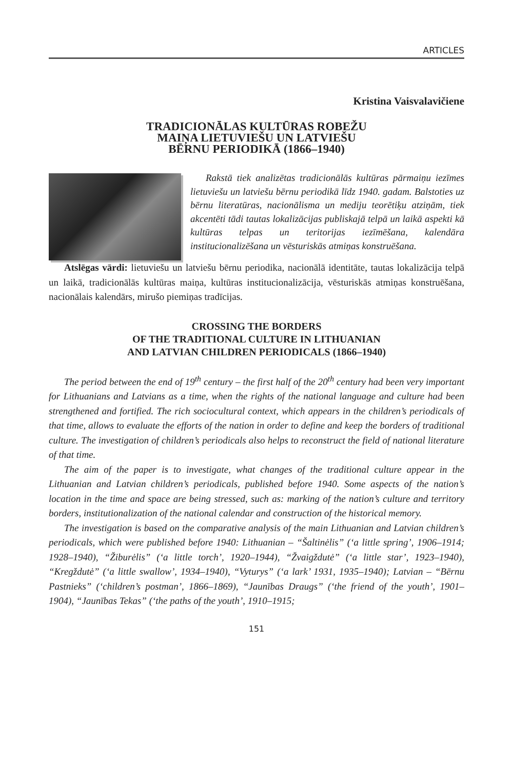ARTICLES
Kristina Vaisvalavičiene
TRADICIONĀLAS KULTŪRAS ROBEŽU
MAIŅA LIETUVIEŠU UN LATVIEŠU
BĒRNU PERIODIKĀ (1866–1940)
Rakstā tiek analizētas tradicionālās kultūras pārmaiņu iezīmes lietuviešu un latviešu bērnu periodikā līdz 1940. gadam. Balstoties uz bērnu literatūras, nacionālisma un mediju teorētiķu atziņām, tiek akcentēti tādi tautas lokalizācijas publiskajā telpā un laikā aspekti kā kultūras telpas un teritorijas iezīmēšana, kalendāra institucionalizēšana un vēsturiskās atmiņas konstruēšana.
Atslēgas vārdi: lietuviešu un latviešu bērnu periodika, nacionālā identitāte, tautas lokalizācija telpā un laikā, tradicionālās kultūras maiņa, kultūras institucionalizācija, vēsturiskās atmiņas konstruēšana, nacionālais kalendārs, mirušo piemiņas tradīcijas.
CROSSING THE BORDERS
OF THE TRADITIONAL CULTURE IN LITHUANIAN
AND LATVIAN CHILDREN PERIODICALS (1866–1940)
The period between the end of 19<sup>th</sup> century – the first half of the 20<sup>th</sup> century had been very important for Lithuanians and Latvians as a time, when the rights of the national language and culture had been strengthened and fortified. The rich sociocultural context, which appears in the children’s periodicals of that time, allows to evaluate the efforts of the nation in order to define and keep the borders of traditional culture. The investigation of children’s periodicals also helps to reconstruct the field of national literature of that time.
The aim of the paper is to investigate, what changes of the traditional culture appear in the Lithuanian and Latvian children’s periodicals, published before 1940. Some aspects of the nation’s location in the time and space are being stressed, such as: marking of the nation’s culture and territory borders, institutionalization of the national calendar and construction of the historical memory.
The investigation is based on the comparative analysis of the main Lithuanian and Latvian children’s periodicals, which were published before 1940: Lithuanian – “Šaltinėlis” (‘a little spring’, 1906–1914; 1928–1940), “Žiburėlis” (‘a little torch’, 1920–1944), “Žvaigždutė” (‘a little star’, 1923–1940), “Kregždutė” (‘a little swallow’, 1934–1940), “Vyturys” (‘a lark’ 1931, 1935–1940); Latvian – “Bērnu Pastnieks” (‘children’s postman’, 1866–1869), “Jaunības Draugs” (‘the friend of the youth’, 1901–1904), “Jaunības Tekas” (‘the paths of the youth’, 1910–1915;
151